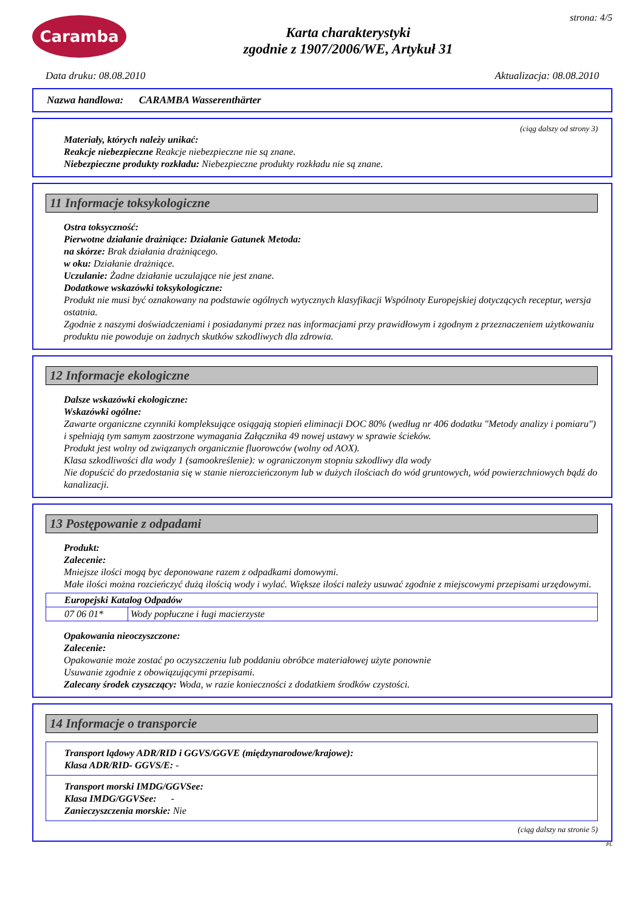Caramba
Karta charakterystyki
zgodnie z 1907/2006/WE, Artykuł 31
strona: 4/5
Data druku: 08.08.2010 Aktualizacja: 08.08.2010
Nazwa handlowa: CARAMBA Wasserenthärter
(ciąg dalszy od strony 3)
Materiały, których należy unikać:
Reakcje niebezpieczne Reakcje niebezpieczne nie są znane.
Niebezpieczne produkty rozkładu: Niebezpieczne produkty rozkładu nie są znane.
11 Informacje toksykologiczne
Ostra toksyczność:
Pierwotne działanie drażniące: Działanie Gatunek Metoda:
na skórze: Brak działania drażniącego.
w oku: Działanie drażniące.
Uczulanie: Żadne działanie uczulające nie jest znane.
Dodatkowe wskazówki toksykologiczne:
Produkt nie musi być oznakowany na podstawie ogólnych wytycznych klasyfikacji Wspólnoty Europejskiej dotyczących receptur, wersja ostatnia.
Zgodnie z naszymi doświadczeniami i posiadanymi przez nas informacjami przy prawidłowym i zgodnym z przeznaczeniem użytkowaniu produktu nie powoduje on żadnych skutków szkodliwych dla zdrowia.
12 Informacje ekologiczne
Dalsze wskazówki ekologiczne:
Wskazówki ogólne:
Zawarte organiczne czynniki kompleksujące osiągają stopień eliminacji DOC 80% (według nr 406 dodatku "Metody analizy i pomiaru") i spełniają tym samym zaostrzone wymagania Załącznika 49 nowej ustawy w sprawie ścieków.
Produkt jest wolny od związanych organicznie fluorowców (wolny od AOX).
Klasa szkodliwości dla wody 1 (samookreślenie): w ograniczonym stopniu szkodliwy dla wody
Nie dopuścić do przedostania się w stanie nierozcieńczonym lub w dużych ilościach do wód gruntowych, wód powierzchniowych bądź do kanalizacji.
13 Postępowanie z odpadami
Produkt:
Zalecenie:
Mniejsze ilości mogą byc deponowane razem z odpadkami domowymi.
Małe ilości można rozcieńczyć dużą ilością wody i wylać. Większe ilości należy usuwać zgodnie z miejscowymi przepisami urzędowymi.
| Europejski Katalog Odpadów | |
| 07 06 01* | Wody popłuczne i ługi macierzyste |
Opakowania nieoczyszczone:
Zalecenie:
Opakowanie może zostać po oczyszczeniu lub poddaniu obróbce materiałowej użyte ponownie
Usuwanie zgodnie z obowiązującymi przepisami.
Zalecany środek czyszczący: Woda, w razie konieczności z dodatkiem środków czystości.
14 Informacje o transporcie
Transport lądowy ADR/RID i GGVS/GGVE (międzynarodowe/krajowe):
Klasa ADR/RID- GGVS/E: -
Transport morski IMDG/GGVSee:
Klasa IMDG/GGVSee: -
Zanieczyszczenia morskie: Nie
(ciąg dalszy na stronie 5)
PL